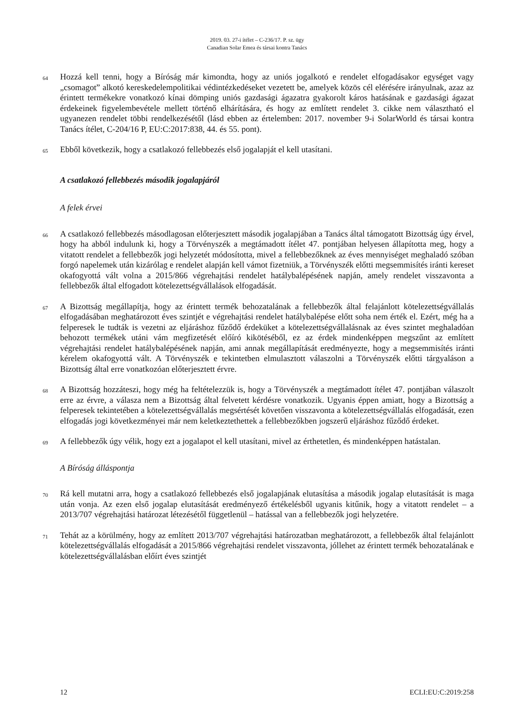2019. 03. 27-i ítélet – C-236/17. P. sz. ügy
Canadian Solar Emea és társai kontra Tanács
64
Hozzá kell tenni, hogy a Bíróság már kimondta, hogy az uniós jogalkotó e rendelet elfogadásakor egységet vagy „csomagot” alkotó kereskedelempolitikai védintézkedéseket vezetett be, amelyek közös cél elérésére irányulnak, azaz az érintett termékekre vonatkozó kínai dömping uniós gazdasági ágazatra gyakorolt káros hatásának e gazdasági ágazat érdekeinek figyelembevétele mellett történő elhárítására, és hogy az említett rendelet 3. cikke nem választható el ugyanezen rendelet többi rendelkezésétől (lásd ebben az értelemben: 2017. november 9-i SolarWorld és társai kontra Tanács ítélet, C-204/16 P, EU:C:2017:838, 44. és 55. pont).
65
Ebből következik, hogy a csatlakozó fellebbezés első jogalapját el kell utasítani.
A csatlakozó fellebbezés második jogalapjáról
A felek érvei
66
A csatlakozó fellebbezés másodlagosan előterjesztett második jogalapjában a Tanács által támogatott Bizottság úgy érvel, hogy ha abból indulunk ki, hogy a Törvényszék a megtámadott ítélet 47. pontjában helyesen állapította meg, hogy a vitatott rendelet a fellebbezők jogi helyzetét módosította, mivel a fellebbezőknek az éves mennyiséget meghaladó szóban forgó napelemek után kizárólag e rendelet alapján kell vámot fizetniük, a Törvényszék előtti megsemmisítés iránti kereset okafogyottá vált volna a 2015/866 végrehajtási rendelet hatálybalépésének napján, amely rendelet visszavonta a fellebbezők által elfogadott kötelezettségvállalások elfogadását.
67
A Bizottság megállapítja, hogy az érintett termék behozatalának a fellebbezők által felajánlott kötelezettségvállalás elfogadásában meghatározott éves szintjét e végrehajtási rendelet hatálybalépése előtt soha nem érték el. Ezért, még ha a felperesek le tudták is vezetni az eljáráshoz fűződő érdeküket a kötelezettségvállalásnak az éves szintet meghaladóan behozott termékek utáni vám megfizetését előíró kikötéséből, ez az érdek mindenképpen megszűnt az említett végrehajtási rendelet hatálybalépésének napján, ami annak megállapítását eredményezte, hogy a megsemmisítés iránti kérelem okafogyottá vált. A Törvényszék e tekintetben elmulasztott válaszolni a Törvényszék előtti tárgyaláson a Bizottság által erre vonatkozóan előterjesztett érvre.
68
A Bizottság hozzáteszi, hogy még ha feltételezzük is, hogy a Törvényszék a megtámadott ítélet 47. pontjában válaszolt erre az érvre, a válasza nem a Bizottság által felvetett kérdésre vonatkozik. Ugyanis éppen amiatt, hogy a Bizottság a felperesek tekintetében a kötelezettségvállalás megsértését követően visszavonta a kötelezettségvállalás elfogadását, ezen elfogadás jogi következményei már nem keletkeztethettek a fellebbezőkben jogszerű eljáráshoz fűződő érdeket.
69
A fellebbezők úgy vélik, hogy ezt a jogalapot el kell utasítani, mivel az érthetetlen, és mindenképpen hatástalan.
A Bíróság álláspontja
70
Rá kell mutatni arra, hogy a csatlakozó fellebbezés első jogalapjának elutasítása a második jogalap elutasítását is maga után vonja. Az ezen első jogalap elutasítását eredményező értékelésből ugyanis kitűnik, hogy a vitatott rendelet – a 2013/707 végrehajtási határozat létezésétől függetlenül – hatással van a fellebbezők jogi helyzetére.
71
Tehát az a körülmény, hogy az említett 2013/707 végrehajtási határozatban meghatározott, a fellebbezők által felajánlott kötelezettségvállalás elfogadását a 2015/866 végrehajtási rendelet visszavonta, jóllehet az érintett termék behozatalának e kötelezettségvállalásban előírt éves szintjét
12 ECLI:EU:C:2019:258